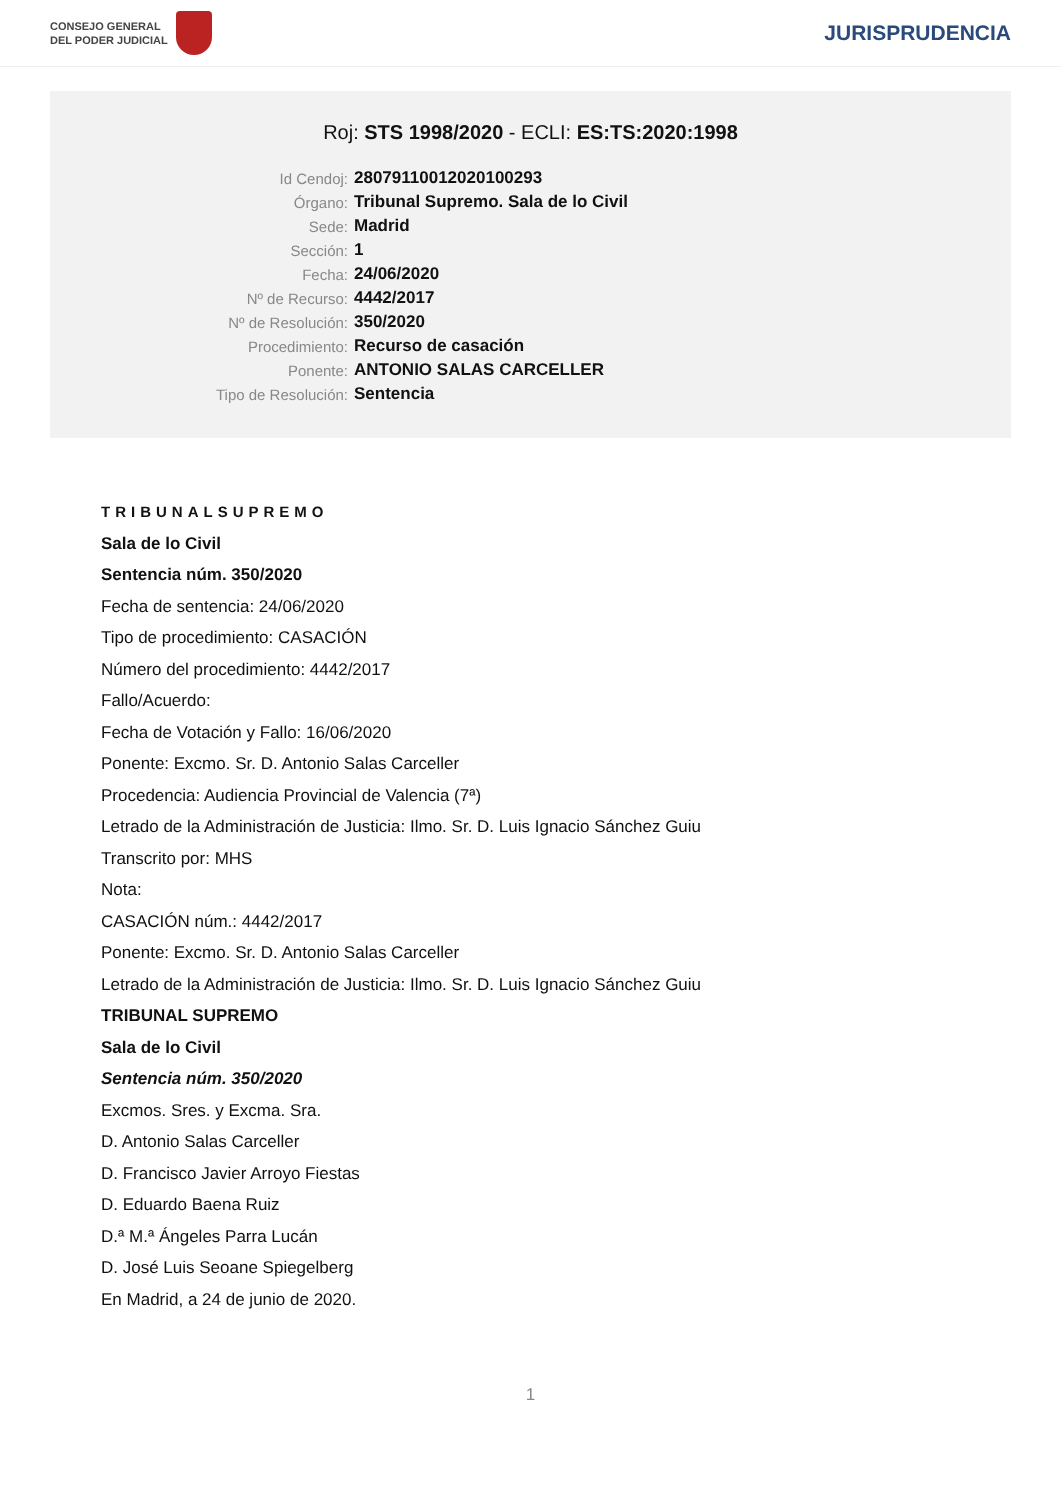CONSEJO GENERAL
DEL PODER JUDICIAL
JURISPRUDENCIA
Roj: STS 1998/2020 - ECLI: ES:TS:2020:1998
| Id Cendoj: | 28079110012020100293 |
| Órgano: | Tribunal Supremo. Sala de lo Civil |
| Sede: | Madrid |
| Sección: | 1 |
| Fecha: | 24/06/2020 |
| Nº de Recurso: | 4442/2017 |
| Nº de Resolución: | 350/2020 |
| Procedimiento: | Recurso de casación |
| Ponente: | ANTONIO SALAS CARCELLER |
| Tipo de Resolución: | Sentencia |
TRIBUNALSUPREMO
Sala de lo Civil
Sentencia núm. 350/2020
Fecha de sentencia: 24/06/2020
Tipo de procedimiento: CASACIÓN
Número del procedimiento: 4442/2017
Fallo/Acuerdo:
Fecha de Votación y Fallo: 16/06/2020
Ponente: Excmo. Sr. D. Antonio Salas Carceller
Procedencia: Audiencia Provincial de Valencia (7ª)
Letrado de la Administración de Justicia: Ilmo. Sr. D. Luis Ignacio Sánchez Guiu
Transcrito por: MHS
Nota:
CASACIÓN núm.: 4442/2017
Ponente: Excmo. Sr. D. Antonio Salas Carceller
Letrado de la Administración de Justicia: Ilmo. Sr. D. Luis Ignacio Sánchez Guiu
TRIBUNAL SUPREMO
Sala de lo Civil
Sentencia núm. 350/2020
Excmos. Sres. y Excma. Sra.
D. Antonio Salas Carceller
D. Francisco Javier Arroyo Fiestas
D. Eduardo Baena Ruiz
D.ª M.ª Ángeles Parra Lucán
D. José Luis Seoane Spiegelberg
En Madrid, a 24 de junio de 2020.
1